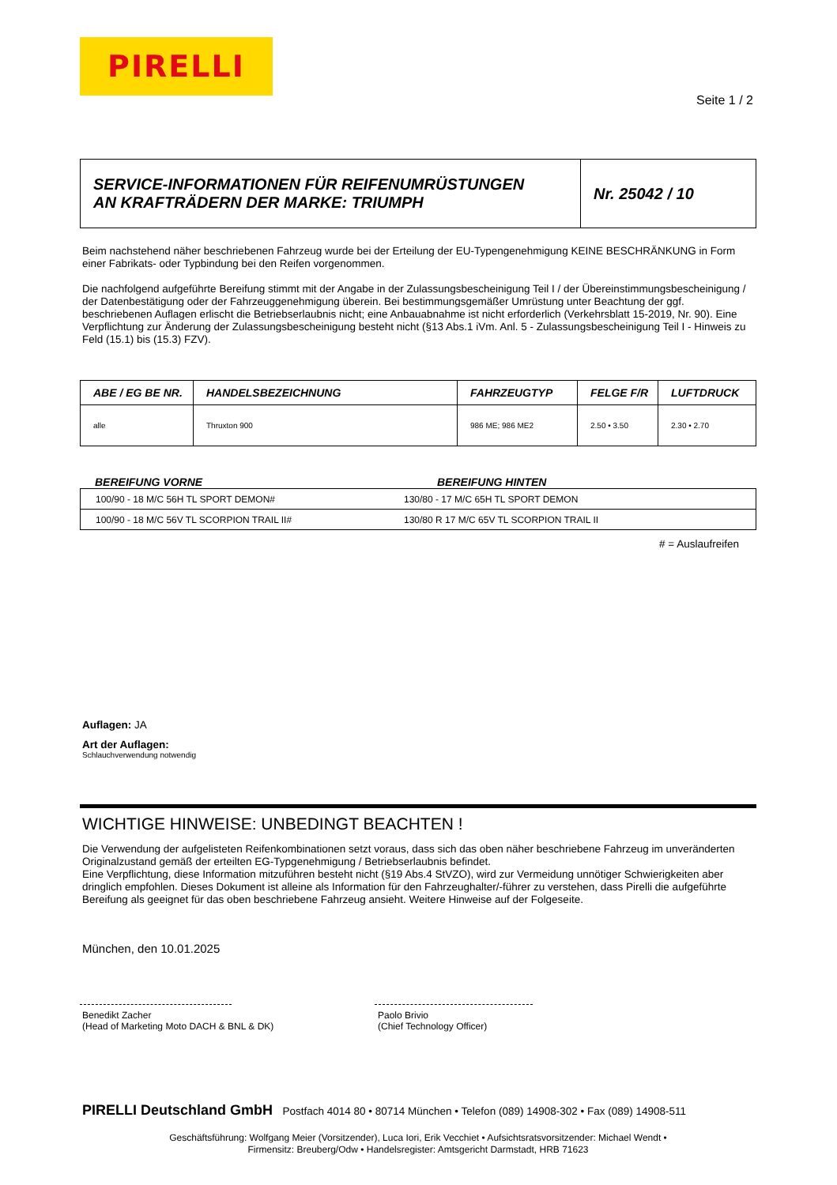PIRELLI
Seite 1 / 2
| SERVICE-INFORMATIONEN FÜR REIFENUMRÜSTUNGEN AN KRAFTRÄDERN DER MARKE: TRIUMPH | Nr. 25042 / 10 |
Beim nachstehend näher beschriebenen Fahrzeug wurde bei der Erteilung der EU-Typengenehmigung KEINE BESCHRÄNKUNG in Form einer Fabrikats- oder Typbindung bei den Reifen vorgenommen.
Die nachfolgend aufgeführte Bereifung stimmt mit der Angabe in der Zulassungsbescheinigung Teil I / der Übereinstimmungsbescheinigung / der Datenbestätigung oder der Fahrzeuggenehmigung überein. Bei bestimmungsgemäßer Umrüstung unter Beachtung der ggf. beschriebenen Auflagen erlischt die Betriebserlaubnis nicht; eine Anbauabnahme ist nicht erforderlich (Verkehrsblatt 15-2019, Nr. 90). Eine Verpflichtung zur Änderung der Zulassungsbescheinigung besteht nicht (§13 Abs.1 iVm. Anl. 5 - Zulassungsbescheinigung Teil I - Hinweis zu Feld (15.1) bis (15.3) FZV).
| ABE / EG BE NR. | HANDELSBEZEICHNUNG | FAHRZEUGTYP | FELGE F/R | LUFTDRUCK |
| --- | --- | --- | --- | --- |
| alle | Thruxton 900 | 986 ME; 986 ME2 | 2.50 • 3.50 | 2.30 • 2.70 |
BEREIFUNG VORNE BEREIFUNG HINTEN
| 100/90 - 18 M/C 56H TL SPORT DEMON# | 130/80 - 17 M/C 65H TL SPORT DEMON |
| 100/90 - 18 M/C 56V TL SCORPION TRAIL II# | 130/80 R 17 M/C 65V TL SCORPION TRAIL II |
# = Auslaufreifen
Auflagen: JA
Art der Auflagen:
Schlauchverwendung notwendig
WICHTIGE HINWEISE: UNBEDINGT BEACHTEN !
Die Verwendung der aufgelisteten Reifenkombinationen setzt voraus, dass sich das oben näher beschriebene Fahrzeug im unveränderten Originalzustand gemäß der erteilten EG-Typgenehmigung / Betriebserlaubnis befindet.
Eine Verpflichtung, diese Information mitzuführen besteht nicht (§19 Abs.4 StVZO), wird zur Vermeidung unnötiger Schwierigkeiten aber dringlich empfohlen. Dieses Dokument ist alleine als Information für den Fahrzeughalter/-führer zu verstehen, dass Pirelli die aufgeführte Bereifung als geeignet für das oben beschriebene Fahrzeug ansieht. Weitere Hinweise auf der Folgeseite.
München, den 10.01.2025
Benedikt Zacher
(Head of Marketing Moto DACH & BNL & DK)
Paolo Brivio
(Chief Technology Officer)
PIRELLI Deutschland GmbH Postfach 4014 80 • 80714 München • Telefon (089) 14908-302 • Fax (089) 14908-511
Geschäftsführung: Wolfgang Meier (Vorsitzender), Luca Iori, Erik Vecchiet • Aufsichtsratsvorsitzender: Michael Wendt •
Firmensitz: Breuberg/Odw • Handelsregister: Amtsgericht Darmstadt, HRB 71623